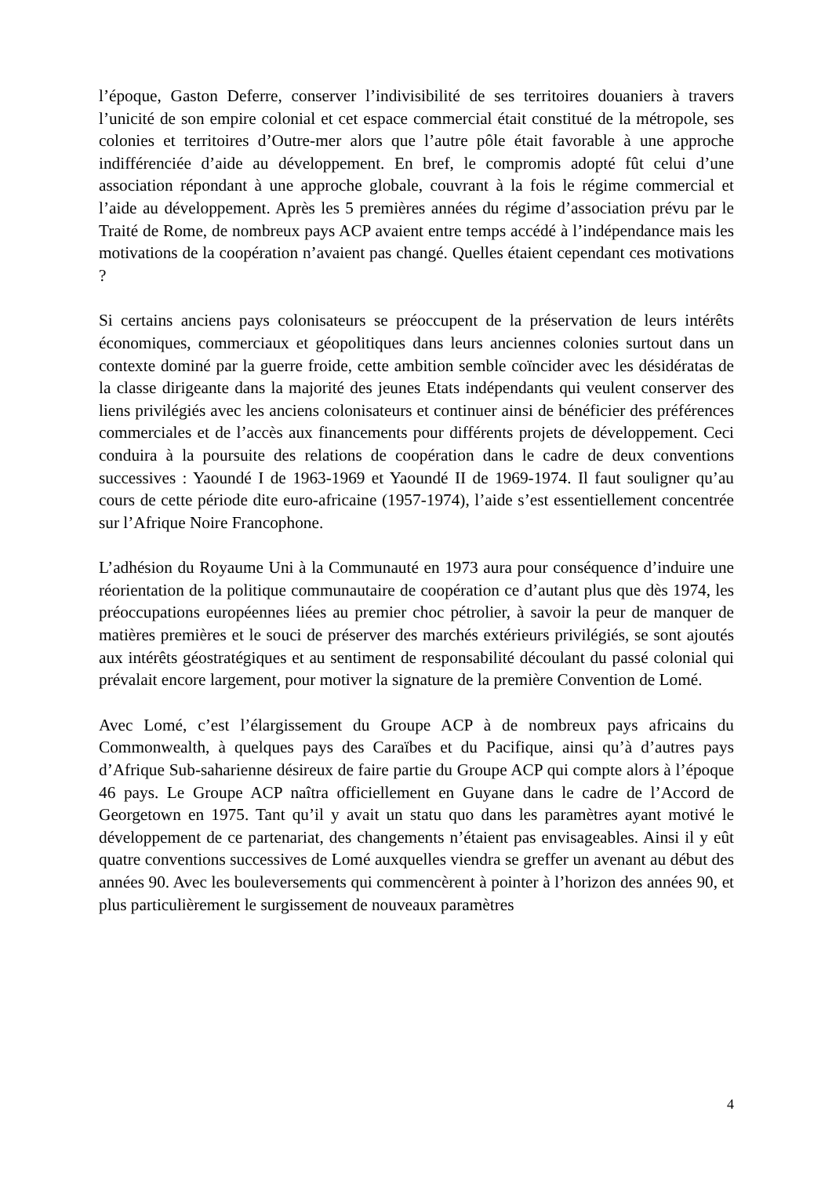l’époque, Gaston Deferre, conserver l’indivisibilité de ses territoires douaniers à travers l’unicité de son empire colonial et cet espace commercial était constitué de la métropole, ses colonies et territoires d’Outre-mer alors que l’autre pôle était favorable à une approche indifférenciée d’aide au développement. En bref, le compromis adopté fût celui d’une association répondant à une approche globale, couvrant à la fois le régime commercial et l’aide au développement. Après les 5 premières années du régime d’association prévu par le Traité de Rome, de nombreux pays ACP avaient entre temps accédé à l’indépendance mais les motivations de la coopération n’avaient pas changé. Quelles étaient cependant ces motivations ?
Si certains anciens pays colonisateurs se préoccupent de la préservation de leurs intérêts économiques, commerciaux et géopolitiques dans leurs anciennes colonies surtout dans un contexte dominé par la guerre froide, cette ambition semble coïncider avec les désidératas de la classe dirigeante dans la majorité des jeunes Etats indépendants qui veulent conserver des liens privilégiés avec les anciens colonisateurs et continuer ainsi de bénéficier des préférences commerciales et de l’accès aux financements pour différents projets de développement. Ceci conduira à la poursuite des relations de coopération dans le cadre de deux conventions successives : Yaoundé I de 1963-1969 et Yaoundé II de 1969-1974. Il faut souligner qu’au cours de cette période dite euro-africaine (1957-1974), l’aide s’est essentiellement concentrée sur l’Afrique Noire Francophone.
L’adhésion du Royaume Uni à la Communauté en 1973 aura pour conséquence d’induire une réorientation de la politique communautaire de coopération ce d’autant plus que dès 1974, les préoccupations européennes liées au premier choc pétrolier, à savoir la peur de manquer de matières premières et le souci de préserver des marchés extérieurs privilégiés, se sont ajoutés aux intérêts géostratégiques et au sentiment de responsabilité découlant du passé colonial qui prévalait encore largement, pour motiver la signature de la première Convention de Lomé.
Avec Lomé, c’est l’élargissement du Groupe ACP à de nombreux pays africains du Commonwealth, à quelques pays des Caraïbes et du Pacifique, ainsi qu’à d’autres pays d’Afrique Sub-saharienne désireux de faire partie du Groupe ACP qui compte alors à l’époque 46 pays. Le Groupe ACP naîtra officiellement en Guyane dans le cadre de l’Accord de Georgetown en 1975. Tant qu’il y avait un statu quo dans les paramètres ayant motivé le développement de ce partenariat, des changements n’étaient pas envisageables. Ainsi il y eût quatre conventions successives de Lomé auxquelles viendra se greffer un avenant au début des années 90. Avec les bouleversements qui commencèrent à pointer à l’horizon des années 90, et plus particulièrement le surgissement de nouveaux paramètres
4